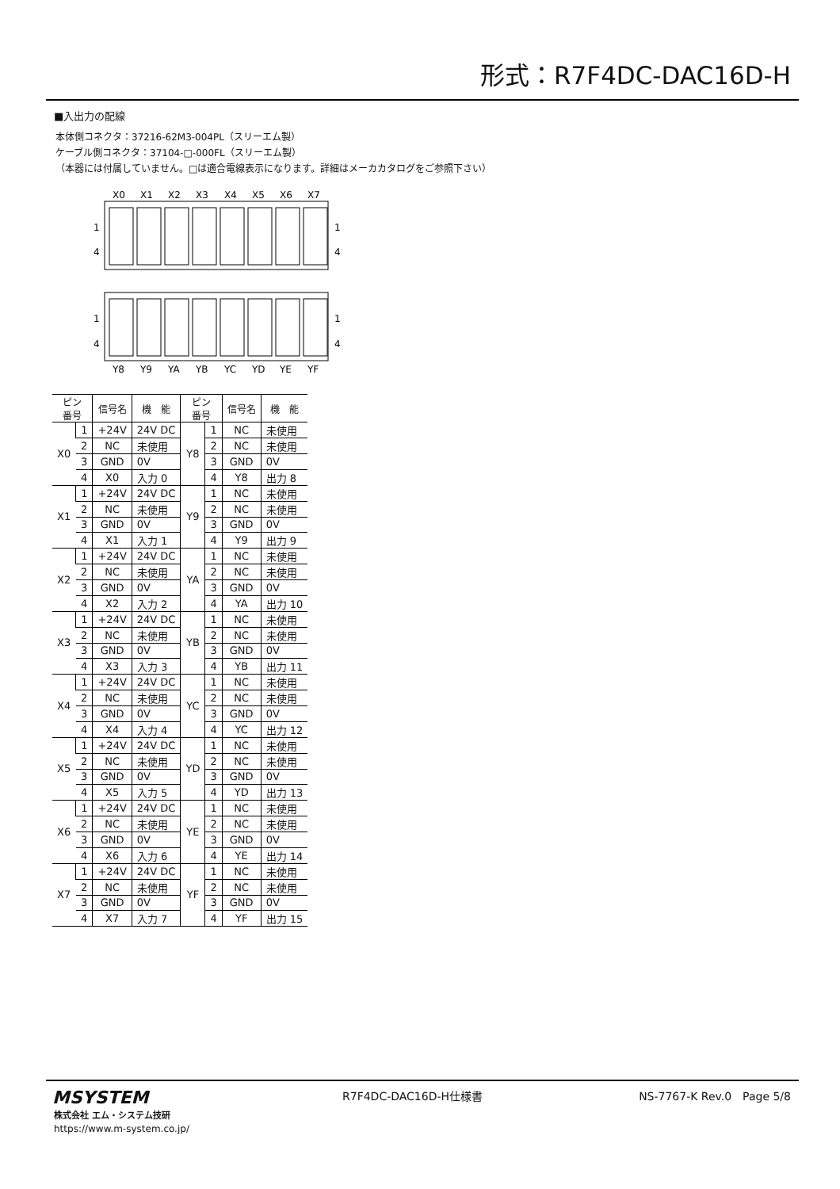形式：R7F4DC-DAC16D-H
■入出力の配線
本体側コネクタ：37216-62M3-004PL（スリーエム製）
ケーブル側コネクタ：37104-□-000FL（スリーエム製）
（本器には付属していません。□は適合電線表示になります。詳細はメーカカタログをご参照下さい）
X0
X1
X2
X3
X4
X5
X6
X7
1
4
1
4
1
4
1
4
Y8
Y9
YA
YB
YC
YD
YE
YF
| ピン 番号 | | 信号名 | 機 能 | ピン 番号 | | 信号名 | 機 能 |
| --- | --- | --- | --- | --- | --- | --- | --- |
| X0 | 1 | +24V | 24V DC | Y8 | 1 | NC | 未使用 |
| | 2 | NC | 未使用 | | 2 | NC | 未使用 |
| | 3 | GND | 0V | | 3 | GND | 0V |
| | 4 | X0 | 入力 0 | | 4 | Y8 | 出力 8 |
| X1 | 1 | +24V | 24V DC | Y9 | 1 | NC | 未使用 |
| | 2 | NC | 未使用 | | 2 | NC | 未使用 |
| | 3 | GND | 0V | | 3 | GND | 0V |
| | 4 | X1 | 入力 1 | | 4 | Y9 | 出力 9 |
| X2 | 1 | +24V | 24V DC | YA | 1 | NC | 未使用 |
| | 2 | NC | 未使用 | | 2 | NC | 未使用 |
| | 3 | GND | 0V | | 3 | GND | 0V |
| | 4 | X2 | 入力 2 | | 4 | YA | 出力 10 |
| X3 | 1 | +24V | 24V DC | YB | 1 | NC | 未使用 |
| | 2 | NC | 未使用 | | 2 | NC | 未使用 |
| | 3 | GND | 0V | | 3 | GND | 0V |
| | 4 | X3 | 入力 3 | | 4 | YB | 出力 11 |
| X4 | 1 | +24V | 24V DC | YC | 1 | NC | 未使用 |
| | 2 | NC | 未使用 | | 2 | NC | 未使用 |
| | 3 | GND | 0V | | 3 | GND | 0V |
| | 4 | X4 | 入力 4 | | 4 | YC | 出力 12 |
| X5 | 1 | +24V | 24V DC | YD | 1 | NC | 未使用 |
| | 2 | NC | 未使用 | | 2 | NC | 未使用 |
| | 3 | GND | 0V | | 3 | GND | 0V |
| | 4 | X5 | 入力 5 | | 4 | YD | 出力 13 |
| X6 | 1 | +24V | 24V DC | YE | 1 | NC | 未使用 |
| | 2 | NC | 未使用 | | 2 | NC | 未使用 |
| | 3 | GND | 0V | | 3 | GND | 0V |
| | 4 | X6 | 入力 6 | | 4 | YE | 出力 14 |
| X7 | 1 | +24V | 24V DC | YF | 1 | NC | 未使用 |
| | 2 | NC | 未使用 | | 2 | NC | 未使用 |
| | 3 | GND | 0V | | 3 | GND | 0V |
| | 4 | X7 | 入力 7 | | 4 | YF | 出力 15 |
MSYSTEM
株式会社 エム・システム技研
https://www.m-system.co.jp/
R7F4DC-DAC16D-H仕様書 NS-7767-K Rev.0　Page 5/8